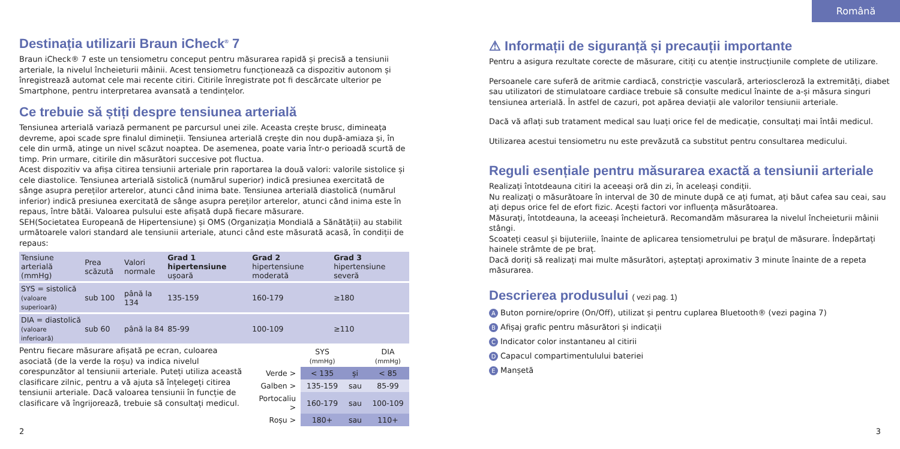Română
Destinația utilizarii Braun iCheck<sup>®</sup> 7
Braun iCheck® 7 este un tensiometru conceput pentru măsurarea rapidă și precisă a tensiunii arteriale, la nivelul încheieturii mâinii. Acest tensiometru funcționează ca dispozitiv autonom și înregistrează automat cele mai recente citiri. Citirile înregistrate pot fi descărcate ulterior pe Smartphone, pentru interpretarea avansată a tendințelor.
Ce trebuie să știți despre tensiunea arterială
Tensiunea arterială variază permanent pe parcursul unei zile. Aceasta crește brusc, dimineața devreme, apoi scade spre finalul dimineții. Tensiunea arterială crește din nou după-amiaza și, în cele din urmă, atinge un nivel scăzut noaptea. De asemenea, poate varia într-o perioadă scurtă de timp. Prin urmare, citirile din măsurători succesive pot fluctua.
Acest dispozitiv va afișa citirea tensiunii arteriale prin raportarea la două valori: valorile sistolice și cele diastolice. Tensiunea arterială sistolică (numărul superior) indică presiunea exercitată de sânge asupra pereților arterelor, atunci când inima bate. Tensiunea arterială diastolică (numărul inferior) indică presiunea exercitată de sânge asupra pereților arterelor, atunci când inima este în repaus, între bătăi. Valoarea pulsului este afișată după fiecare măsurare.
SEH(Societatea Europeană de Hipertensiune) și OMS (Organizația Mondială a Sănătății) au stabilit următoarele valori standard ale tensiunii arteriale, atunci când este măsurată acasă, în condiții de repaus:
| Tensiune arterială (mmHg) | Prea scăzută | Valori normale | Grad 1 hipertensiune ușoară | Grad 2 hipertensiune moderată | Grad 3 hipertensiune severă |
| --- | --- | --- | --- | --- | --- |
| SYS = sistolică (valoare superioară) | sub 100 | până la 134 | 135-159 | 160-179 | ≥180 |
| DIA = diastolică (valoare inferioară) | sub 60 | până la 84 | 85-99 | 100-109 | ≥110 |
Pentru fiecare măsurare afișată pe ecran, culoarea asociată (de la verde la roșu) va indica nivelul corespunzător al tensiunii arteriale. Puteți utiliza această clasificare zilnic, pentru a vă ajuta să înțelegeți citirea tensiunii arteriale. Dacă valoarea tensiunii în funcție de clasificare vă îngrijorează, trebuie să consultați medicul.
| | SYS (mmHg) | | DIA (mmHg) |
| Verde > | < 135 | și | < 85 |
| Galben > | 135-159 | sau | 85-99 |
| Portocaliu > | 160-179 | sau | 100-109 |
| Roșu > | 180+ | sau | 110+ |
⚠ Informații de siguranță și precauții importante
Pentru a asigura rezultate corecte de măsurare, citiți cu atenție instrucțiunile complete de utilizare.
Persoanele care suferă de aritmie cardiacă, constricție vasculară, arterioscleroză la extremități, diabet sau utilizatori de stimulatoare cardiace trebuie să consulte medicul înainte de a-și măsura singuri tensiunea arterială. În astfel de cazuri, pot apărea deviații ale valorilor tensiunii arteriale.
Dacă vă aflați sub tratament medical sau luați orice fel de medicație, consultați mai întâi medicul.
Utilizarea acestui tensiometru nu este prevăzută ca substitut pentru consultarea medicului.
Reguli esențiale pentru măsurarea exactă a tensiunii arteriale
Realizați întotdeauna citiri la aceeași oră din zi, în aceleași condiții.
Nu realizați o măsurătoare în interval de 30 de minute după ce ați fumat, ați băut cafea sau ceai, sau ați depus orice fel de efort fizic. Acești factori vor influența măsurătoarea.
Măsurați, întotdeauna, la aceeași încheietură. Recomandăm măsurarea la nivelul încheieturii mâinii stângi.
Scoateți ceasul și bijuteriile, înainte de aplicarea tensiometrului pe brațul de măsurare. Îndepărtați hainele strâmte de pe braț.
Dacă doriți să realizați mai multe măsurători, așteptați aproximativ 3 minute înainte de a repeta măsurarea.
Descrierea produsului ( vezi pag. 1)
A Buton pornire/oprire (On/Off), utilizat și pentru cuplarea Bluetooth® (vezi pagina 7)
B Afișaj grafic pentru măsurători și indicații
C Indicator color instantaneu al citirii
D Capacul compartimentulului bateriei
E Manșetă
2 3